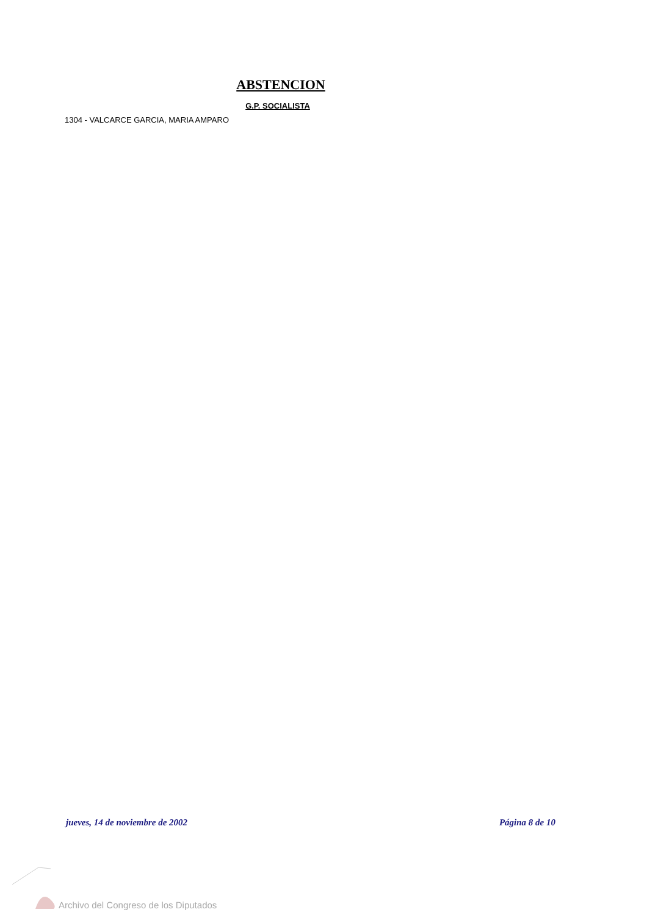ABSTENCION
G.P. SOCIALISTA
1304 - VALCARCE GARCIA, MARIA AMPARO
jueves, 14 de noviembre de 2002 Página 8 de 10
Archivo del Congreso de los Diputados